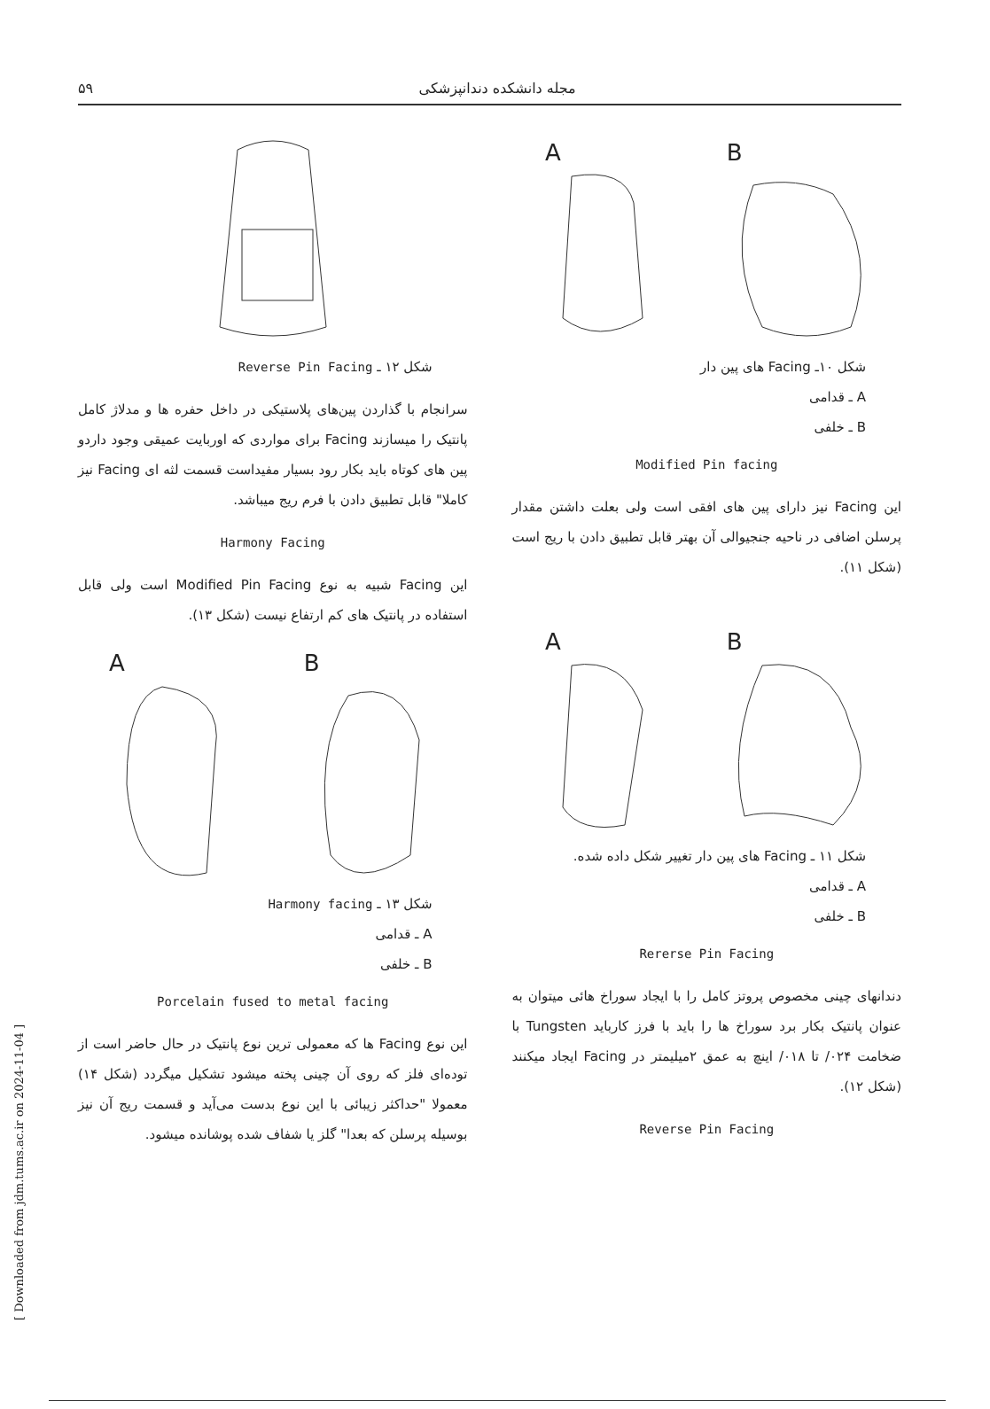[ Downloaded from jdm.tums.ac.ir on 2024-11-04 ]
۵۹ مجله دانشکده دندانپزشکی
A
B
شکل ۱۰ـ Facing های پین دار
A ـ قدامی
B ـ خلفی
Modified Pin facing
این Facing نیز دارای پین های افقی است ولی بعلت داشتن مقدار پرسلن اضافی در ناحیه جنجیوالی آن بهتر قابل تطبیق دادن با ریج است (شکل ۱۱).
A
B
شکل ۱۱ ـ Facing های پین دار تغییر شکل داده شده.
A ـ قدامی
B ـ خلفی
Rererse Pin Facing
دندانهای چینی مخصوص پروتز کامل را با ایجاد سوراخ هائی میتوان به عنوان پانتیک بکار برد سوراخ ها را باید با فرز کارباید Tungsten با ضخامت ۰۲۴/ تا ۰۱۸/ اینچ به عمق ۲میلیمتر در Facing ایجاد میکنند (شکل ۱۲).
Reverse Pin Facing
شکل ۱۲ ـ Reverse Pin Facing
سرانجام با گذاردن پین‌های پلاستیکی در داخل حفره ها و مدلاژ کامل پانتیک را میسازند Facing برای مواردی که اوربایت عمیقی وجود داردو پین های کوتاه باید بکار رود بسیار مفیداست قسمت لثه ای Facing نیز کاملا" قابل تطبیق دادن با فرم ریج میباشد.
Harmony Facing
این Facing شبیه به نوع Modified Pin Facing است ولی قابل استفاده در پانتیک های کم ارتفاع نیست (شکل ۱۳).
A
B
شکل ۱۳ ـ Harmony facing
A ـ قدامی
B ـ خلفی
Porcelain fused to metal facing
این نوع Facing ها که معمولی ترین نوع پانتیک در حال حاضر است از توده‌ای فلز که روی آن چینی پخته میشود تشکیل میگردد (شکل ۱۴) معمولا "حداکثر زیبائی با این نوع بدست می‌آید و قسمت ریج آن نیز بوسیله پرسلن که بعدا" گلز یا شفاف شده پوشانده میشود.